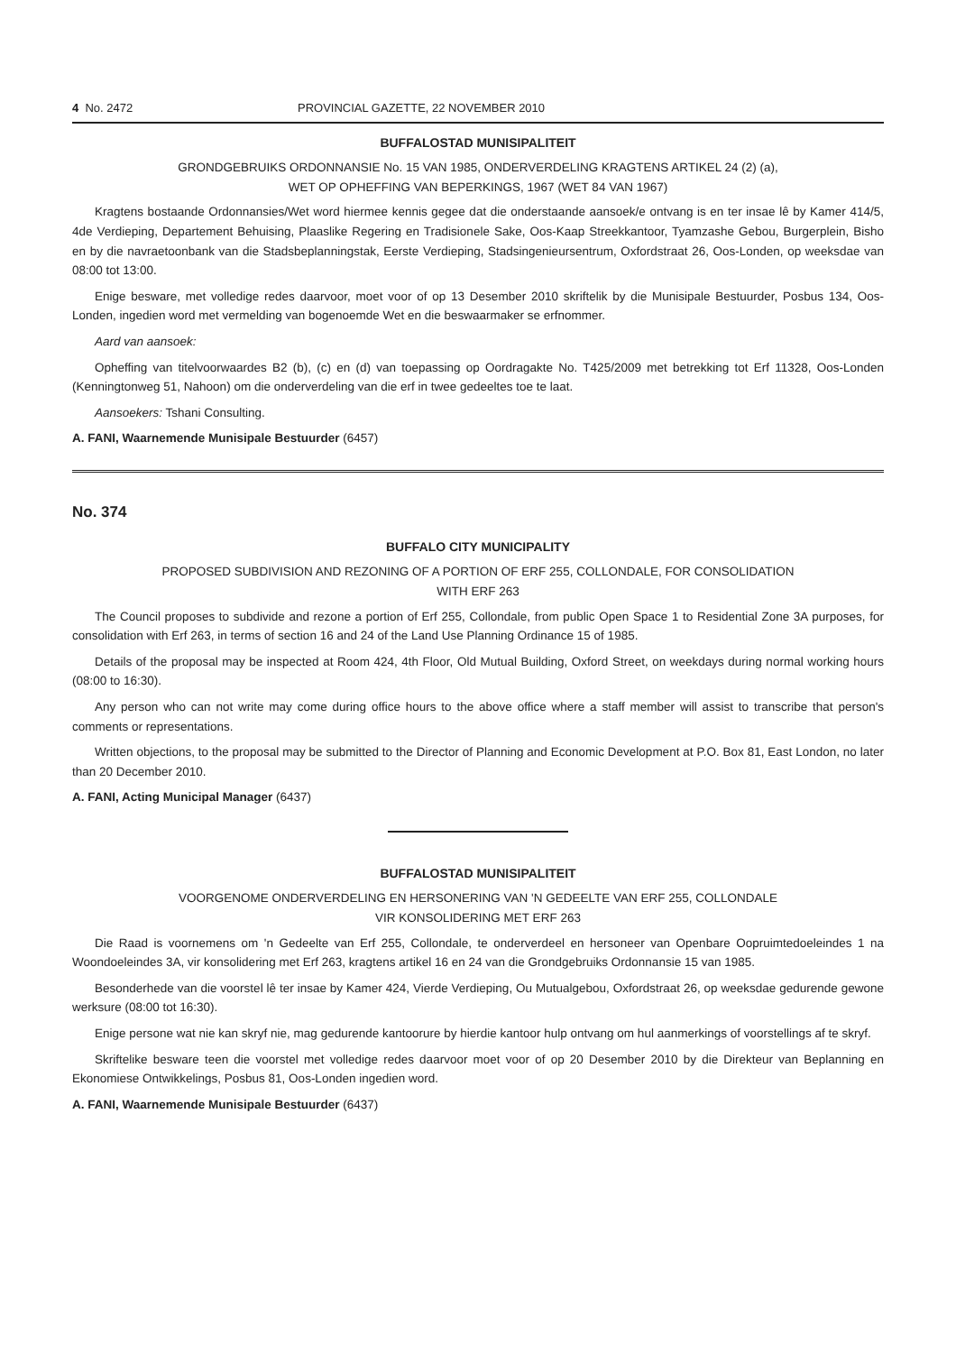4 No. 2472 PROVINCIAL GAZETTE, 22 NOVEMBER 2010
BUFFALOSTAD MUNISIPALITEIT
GRONDGEBRUIKS ORDONNANSIE No. 15 VAN 1985, ONDERVERDELING KRAGTENS ARTIKEL 24 (2) (a),
WET OP OPHEFFING VAN BEPERKINGS, 1967 (WET 84 VAN 1967)
Kragtens bostaande Ordonnansies/Wet word hiermee kennis gegee dat die onderstaande aansoek/e ontvang is en ter insae lê by Kamer 414/5, 4de Verdieping, Departement Behuising, Plaaslike Regering en Tradisionele Sake, Oos-Kaap Streekkantoor, Tyamzashe Gebou, Burgerplein, Bisho en by die navraetoonbank van die Stadsbeplanningstak, Eerste Verdieping, Stadsingenieursentrum, Oxfordstraat 26, Oos-Londen, op weeksdae van 08:00 tot 13:00.
Enige besware, met volledige redes daarvoor, moet voor of op 13 Desember 2010 skriftelik by die Munisipale Bestuurder, Posbus 134, Oos-Londen, ingedien word met vermelding van bogenoemde Wet en die beswaarmaker se erfnommer.
Aard van aansoek:
Opheffing van titelvoorwaardes B2 (b), (c) en (d) van toepassing op Oordragakte No. T425/2009 met betrekking tot Erf 11328, Oos-Londen (Kenningtonweg 51, Nahoon) om die onderverdeling van die erf in twee gedeeltes toe te laat.
Aansoekers: Tshani Consulting.
A. FANI, Waarnemende Munisipale Bestuurder (6457)
No. 374
BUFFALO CITY MUNICIPALITY
PROPOSED SUBDIVISION AND REZONING OF A PORTION OF ERF 255, COLLONDALE, FOR CONSOLIDATION
WITH ERF 263
The Council proposes to subdivide and rezone a portion of Erf 255, Collondale, from public Open Space 1 to Residential Zone 3A purposes, for consolidation with Erf 263, in terms of section 16 and 24 of the Land Use Planning Ordinance 15 of 1985.
Details of the proposal may be inspected at Room 424, 4th Floor, Old Mutual Building, Oxford Street, on weekdays during normal working hours (08:00 to 16:30).
Any person who can not write may come during office hours to the above office where a staff member will assist to transcribe that person's comments or representations.
Written objections, to the proposal may be submitted to the Director of Planning and Economic Development at P.O. Box 81, East London, no later than 20 December 2010.
A. FANI, Acting Municipal Manager (6437)
BUFFALOSTAD MUNISIPALITEIT
VOORGENOME ONDERVERDELING EN HERSONERING VAN 'N GEDEELTE VAN ERF 255, COLLONDALE
VIR KONSOLIDERING MET ERF 263
Die Raad is voornemens om 'n Gedeelte van Erf 255, Collondale, te onderverdeel en hersoneer van Openbare Oopruimtedoeleindes 1 na Woondoeleindes 3A, vir konsolidering met Erf 263, kragtens artikel 16 en 24 van die Grondgebruiks Ordonnansie 15 van 1985.
Besonderhede van die voorstel lê ter insae by Kamer 424, Vierde Verdieping, Ou Mutualgebou, Oxfordstraat 26, op weeksdae gedurende gewone werksure (08:00 tot 16:30).
Enige persone wat nie kan skryf nie, mag gedurende kantoorure by hierdie kantoor hulp ontvang om hul aanmerkings of voorstellings af te skryf.
Skriftelike besware teen die voorstel met volledige redes daarvoor moet voor of op 20 Desember 2010 by die Direkteur van Beplanning en Ekonomiese Ontwikkelings, Posbus 81, Oos-Londen ingedien word.
A. FANI, Waarnemende Munisipale Bestuurder (6437)